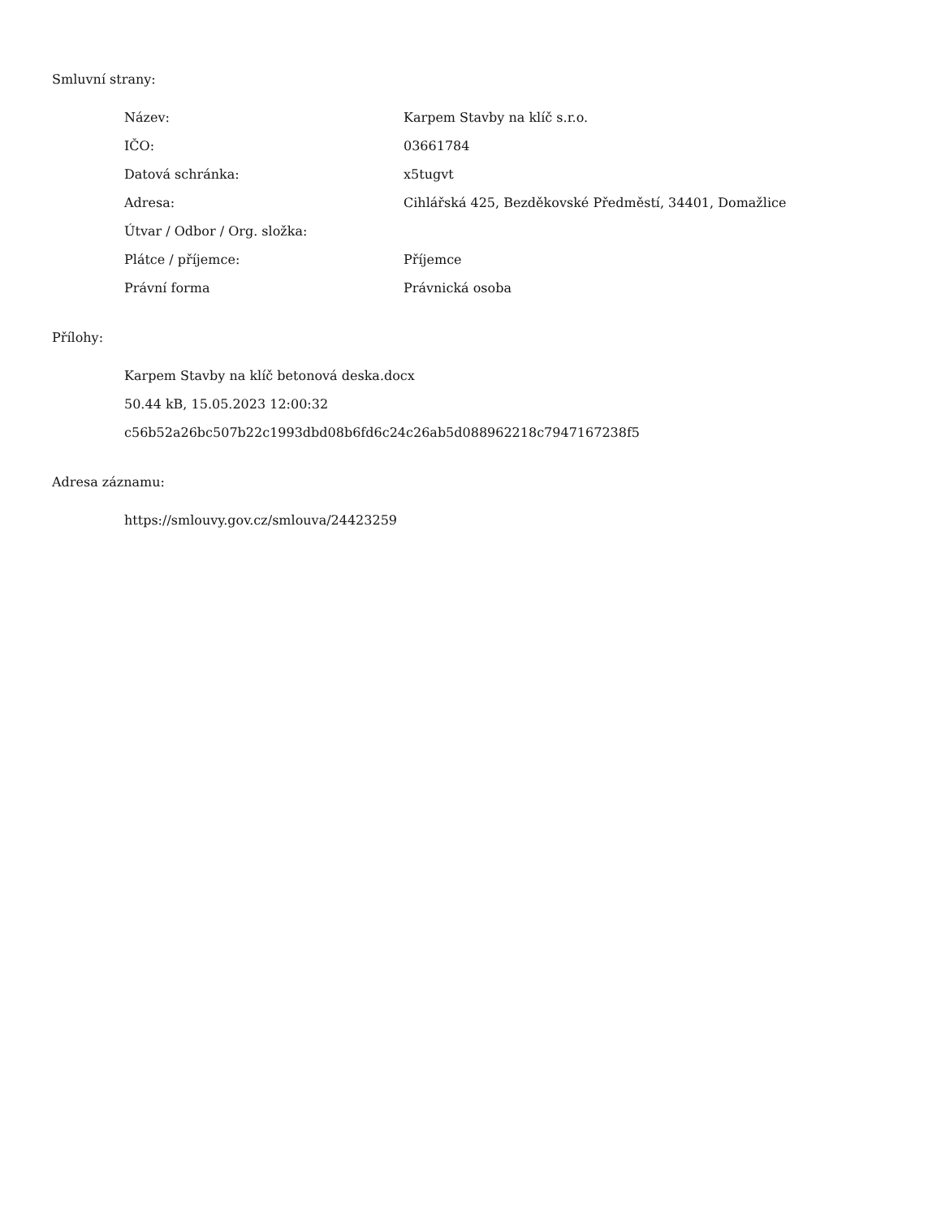Smluvní strany:
| Název: | Karpem Stavby na klíč s.r.o. |
| IČO: | 03661784 |
| Datová schránka: | x5tugvt |
| Adresa: | Cihlářská 425, Bezděkovské Předměstí, 34401, Domažlice |
| Útvar / Odbor / Org. složka: | |
| Plátce / příjemce: | Příjemce |
| Právní forma | Právnická osoba |
Přílohy:
Karpem Stavby na klíč betonová deska.docx
50.44 kB, 15.05.2023 12:00:32
c56b52a26bc507b22c1993dbd08b6fd6c24c26ab5d088962218c7947167238f5
Adresa záznamu:
https://smlouvy.gov.cz/smlouva/24423259